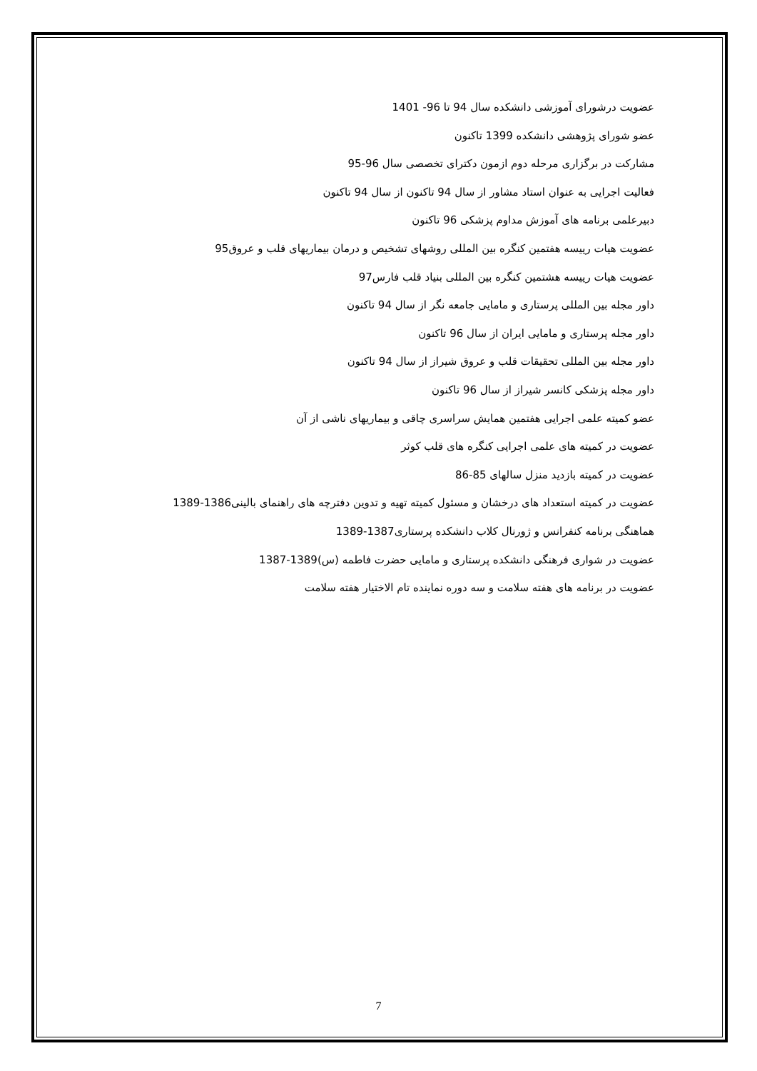عضویت درشورای آموزشی دانشکده سال 94 تا 96- 1401
عضو شورای پژوهشی دانشکده 1399 تاکنون
مشارکت در برگزاری مرحله دوم ازمون دکترای تخصصی سال 96-95
فعالیت اجرایی به عنوان استاد مشاور از سال 94 تاکنون از سال 94 تاکنون
دبیرعلمی برنامه های آموزش مداوم پزشکی 96 تاکنون
عضویت هیات رییسه هفتمین کنگره بین المللی روشهای تشخیص و درمان بیماریهای قلب و عروق95
عضویت هیات رییسه هشتمین کنگره بین المللی بنیاد قلب فارس97
داور مجله بین المللی پرستاری و مامایی جامعه نگر از سال 94 تاکنون
داور مجله پرستاری و مامایی ایران از سال 96 تاکنون
داور مجله بین المللی تحقیقات قلب و عروق شیراز از سال 94 تاکنون
داور مجله پزشکی کانسر شیراز از سال 96 تاکنون
عضو کمیته علمی اجرایی هفتمین همایش سراسری چاقی و بیماریهای ناشی از آن
عضویت در کمیته های علمی اجرایی کنگره های قلب کوثر
عضویت در کمیته بازدید منزل سالهای 85-86
عضویت در کمیته استعداد های درخشان و مسئول کمیته تهیه و تدوین دفترچه های راهنمای بالینی1386-1389
هماهنگی برنامه کنفرانس و ژورنال کلاب دانشکده پرستاری1387-1389
عضویت در شواری فرهنگی دانشکده پرستاری و مامایی حضرت فاطمه (س)1389-1387
عضویت در برنامه های هفته سلامت و سه دوره نماینده تام الاختیار هفته سلامت
7